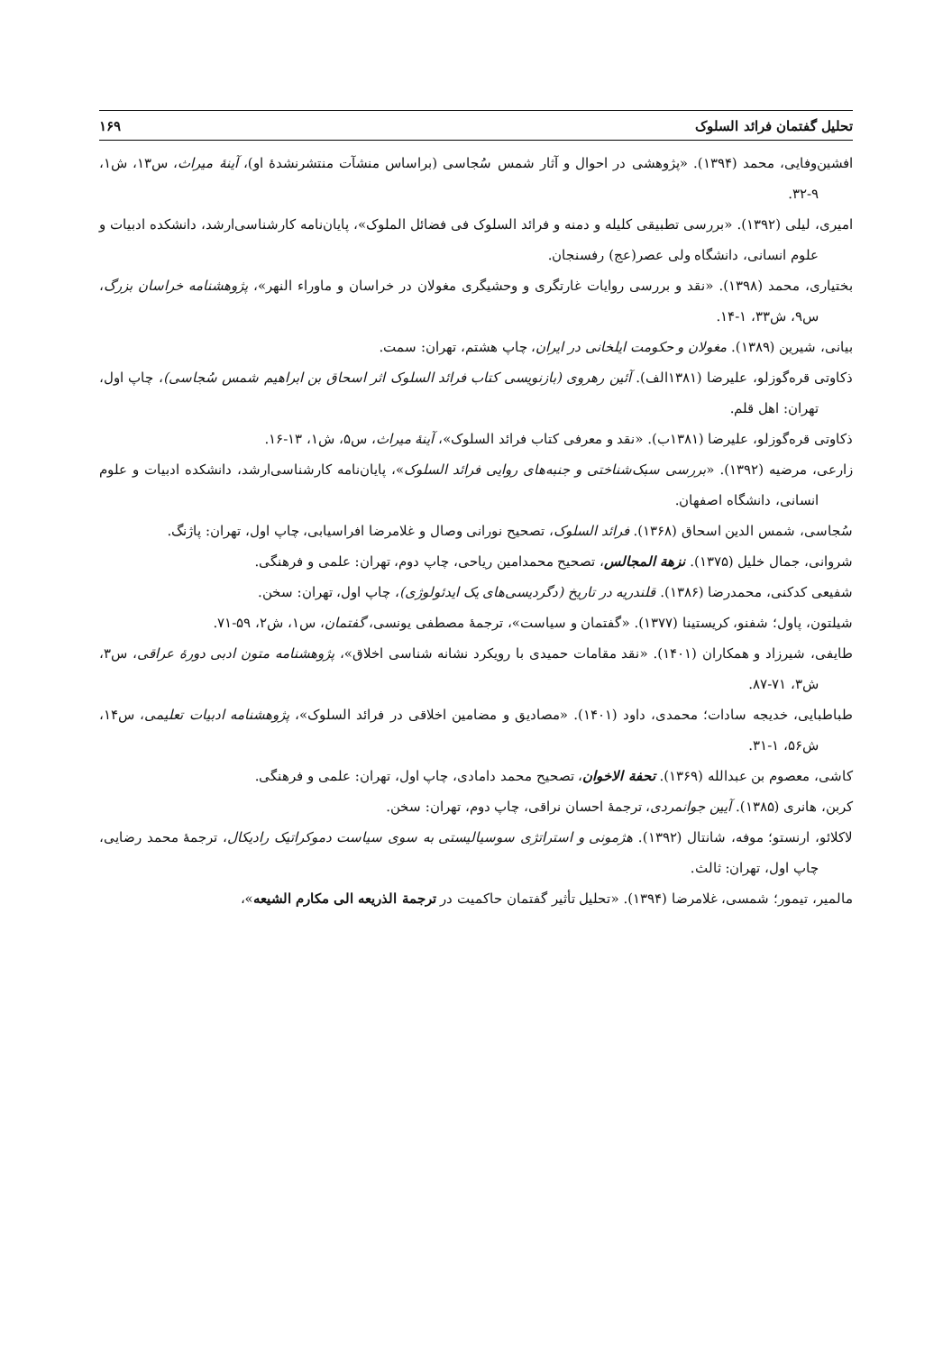تحلیل گفتمان فرائد السلوک ۱۶۹
افشین‌وفایی، محمد (۱۳۹۴). «پژوهشی در احوال و آثار شمس سُجاسی (براساس منشآت منتشرنشدهٔ او)، آینهٔ میراث، س۱۳، ش۱، ۹-۳۲.
امیری، لیلی (۱۳۹۲). «بررسی تطبیقی کلیله و دمنه و فرائد السلوک فی فضائل الملوک»، پایان‌نامه کارشناسی‌ارشد، دانشکده ادبیات و علوم انسانی، دانشگاه ولی عصر(عج) رفسنجان.
بختیاری، محمد (۱۳۹۸). «نقد و بررسی روایات غارتگری و وحشیگری مغولان در خراسان و ماوراء النهر»، پژوهشنامه خراسان بزرگ، س۹، ش۳۳، ۱-۱۴.
بیانی، شیرین (۱۳۸۹). مغولان و حکومت ایلخانی در ایران، چاپ هشتم، تهران: سمت.
ذکاوتی قره‌گوزلو، علیرضا (۱۳۸۱الف). آئین رهروی (بازنویسی کتاب فرائد السلوک اثر اسحاق بن ابراهیم شمس سُجاسی)، چاپ اول، تهران: اهل قلم.
ذکاوتی قره‌گوزلو، علیرضا (۱۳۸۱ب). «نقد و معرفی کتاب فرائد السلوک»، آینهٔ میراث، س۵، ش۱، ۱۳-۱۶.
زارعی، مرضیه (۱۳۹۲). «بررسی سبک‌شناختی و جنبه‌های روایی فرائد السلوک»، پایان‌نامه کارشناسی‌ارشد، دانشکده ادبیات و علوم انسانی، دانشگاه اصفهان.
سُجاسی، شمس الدین اسحاق (۱۳۶۸). فرائد السلوک، تصحیح نورانی وصال و غلامرضا افراسیابی، چاپ اول، تهران: پاژنگ.
شروانی، جمال خلیل (۱۳۷۵). نزهة المجالس، تصحیح محمدامین ریاحی، چاپ دوم، تهران: علمی و فرهنگی.
شفیعی کدکنی، محمدرضا (۱۳۸۶). قلندریه در تاریخ (دگردیسی‌های یک ایدئولوژی)، چاپ اول، تهران: سخن.
شیلتون، پاول؛ شفنو، کریستینا (۱۳۷۷). «گفتمان و سیاست»، ترجمهٔ مصطفی یونسی، گفتمان، س۱، ش۲، ۵۹-۷۱.
طایفی، شیرزاد و همکاران (۱۴۰۱). «نقد مقامات حمیدی با رویکرد نشانه شناسی اخلاق»، پژوهشنامه متون ادبی دورهٔ عراقی، س۳، ش۳، ۷۱-۸۷.
طباطبایی، خدیجه سادات؛ محمدی، داود (۱۴۰۱). «مصادیق و مضامین اخلاقی در فرائد السلوک»، پژوهشنامه ادبیات تعلیمی، س۱۴، ش۵۶، ۱-۳۱.
کاشی، معصوم بن عبدالله (۱۳۶۹). تحفة الاخوان، تصحیح محمد دامادی، چاپ اول، تهران: علمی و فرهنگی.
کربن، هانری (۱۳۸۵). آیین جوانمردی، ترجمهٔ احسان نراقی، چاپ دوم، تهران: سخن.
لاکلائو، ارنستو؛ موفه، شانتال (۱۳۹۲). هژمونی و استراتژی سوسیالیستی به سوی سیاست دموکراتیک رادیکال، ترجمهٔ محمد رضایی، چاپ اول، تهران: ثالث.
مالمیر، تیمور؛ شمسی، غلامرضا (۱۳۹۴). «تحلیل تأثیر گفتمان حاکمیت در ترجمة الذریعه الی مکارم الشیعه»،